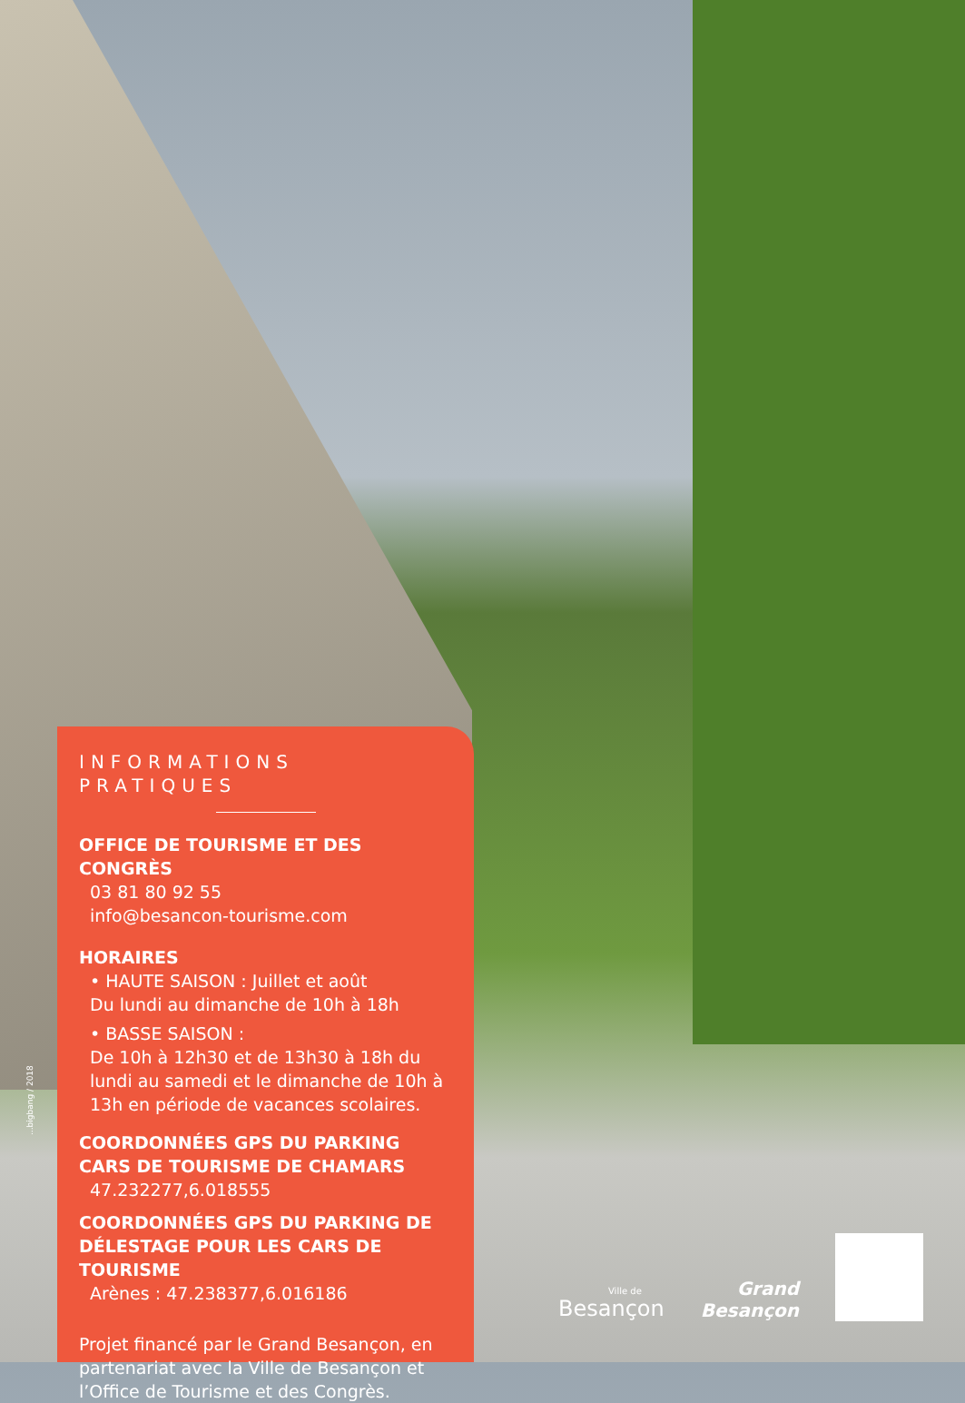INFORMATIONS PRATIQUES
OFFICE DE TOURISME ET DES CONGRÈS
03 81 80 92 55
info@besancon-tourisme.com
HORAIRES
• HAUTE SAISON : Juillet et août
Du lundi au dimanche de 10h à 18h
• BASSE SAISON :
De 10h à 12h30 et de 13h30 à 18h du lundi au samedi et le dimanche de 10h à 13h en période de vacances scolaires.
COORDONNÉES GPS DU PARKING CARS DE TOURISME DE CHAMARS
47.232277,6.018555
COORDONNÉES GPS DU PARKING DE DÉLESTAGE POUR LES CARS DE TOURISME
Arènes : 47.238377,6.016186
Projet financé par le Grand Besançon, en partenariat avec la Ville de Besançon et l’Office de Tourisme et des Congrès.
...bigbang / 2018
Ville de
Besançon
Grand
Besançon